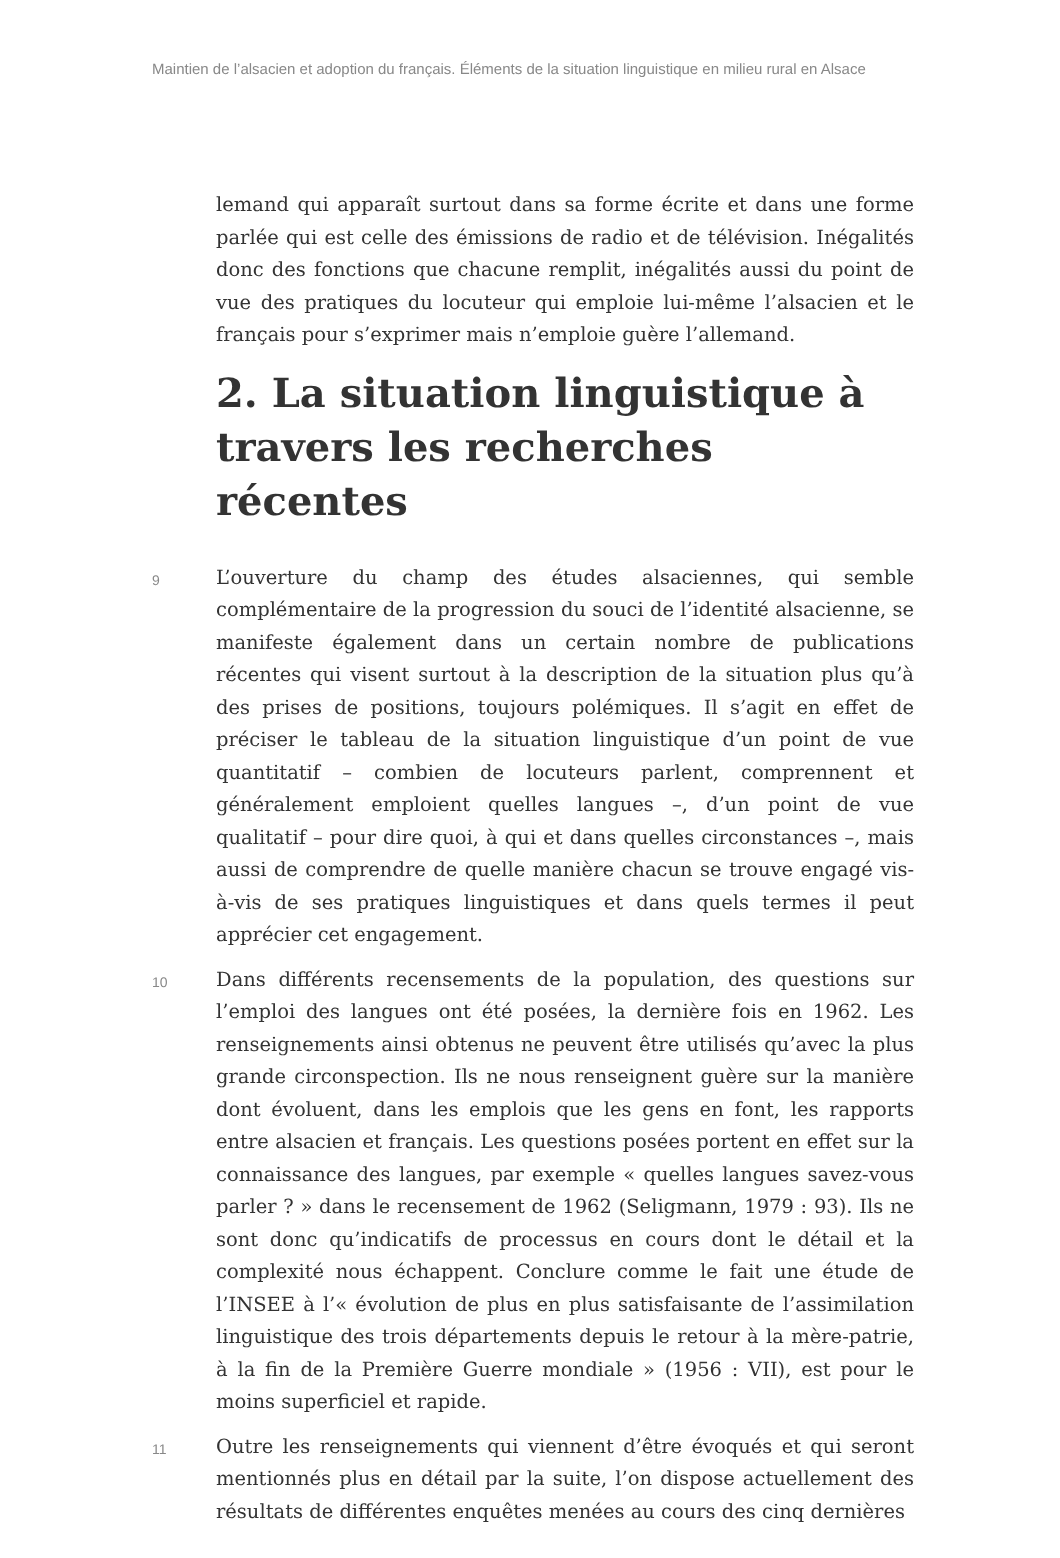Maintien de l’alsacien et adoption du français. Éléments de la situation linguistique en milieu rural en Alsace
lemand qui apparaît surtout dans sa forme écrite et dans une forme parlée qui est celle des émissions de radio et de télévision. Inégalités donc des fonctions que chacune remplit, inégalités aussi du point de vue des pratiques du locuteur qui emploie lui-même l’alsacien et le français pour s’exprimer mais n’emploie guère l’allemand.
2. La situation linguistique à travers les recherches récentes
9
L’ouverture du champ des études alsaciennes, qui semble complémentaire de la progression du souci de l’identité alsacienne, se manifeste également dans un certain nombre de publications récentes qui visent surtout à la description de la situation plus qu’à des prises de positions, toujours polémiques. Il s’agit en effet de préciser le tableau de la situation linguistique d’un point de vue quantitatif – combien de locuteurs parlent, comprennent et généralement emploient quelles langues –, d’un point de vue qualitatif – pour dire quoi, à qui et dans quelles circonstances –, mais aussi de comprendre de quelle manière chacun se trouve engagé vis-à-vis de ses pratiques linguistiques et dans quels termes il peut apprécier cet engagement.
10
Dans différents recensements de la population, des questions sur l’emploi des langues ont été posées, la dernière fois en 1962. Les renseignements ainsi obtenus ne peuvent être utilisés qu’avec la plus grande circonspection. Ils ne nous renseignent guère sur la manière dont évoluent, dans les emplois que les gens en font, les rapports entre alsacien et français. Les questions posées portent en effet sur la connaissance des langues, par exemple « quelles langues savez-vous parler ? » dans le recensement de 1962 (Seligmann, 1979 : 93). Ils ne sont donc qu’indicatifs de processus en cours dont le détail et la complexité nous échappent. Conclure comme le fait une étude de l’INSEE à l’« évolution de plus en plus satisfaisante de l’assimilation linguistique des trois départements depuis le retour à la mère-patrie, à la fin de la Première Guerre mondiale » (1956 : VII), est pour le moins superficiel et rapide.
11
Outre les renseignements qui viennent d’être évoqués et qui seront mentionnés plus en détail par la suite, l’on dispose actuellement des résultats de différentes enquêtes menées au cours des cinq dernières